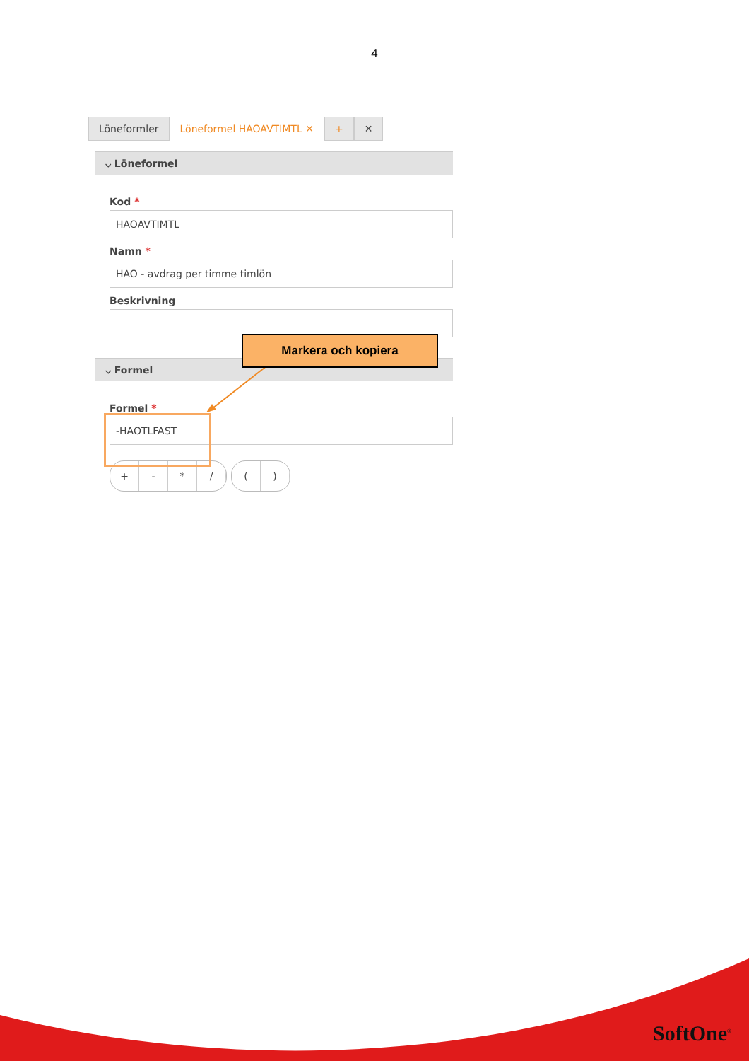4
Löneformler Löneformel HAOAVTIMTL ✕ + ✕
⌵ Löneformel
Kod *
HAOAVTIMTL
Namn *
HAO - avdrag per timme timlön
Beskrivning
⌵ Formel
Formel *
-HAOTLFAST
+ - * / ( )
Markera och kopiera
SoftOne<sup>®</sup>